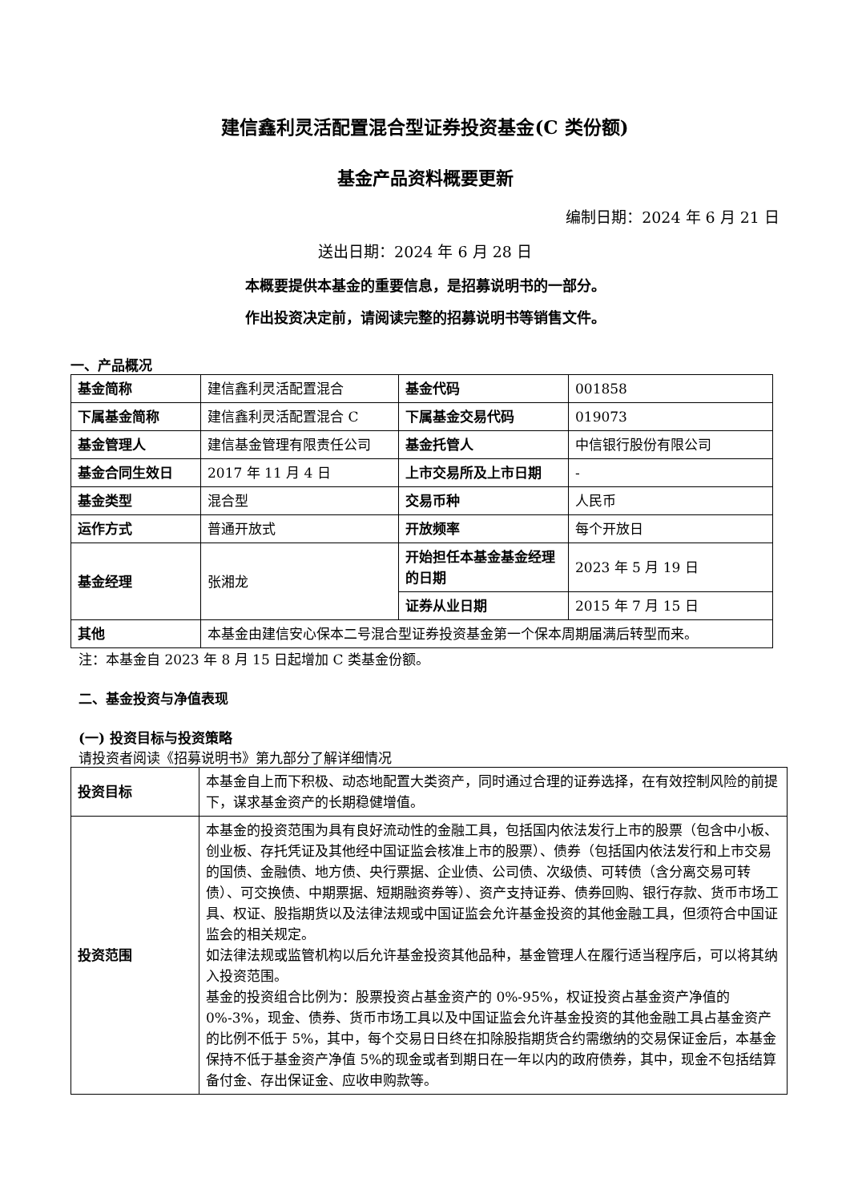建信鑫利灵活配置混合型证券投资基金(C 类份额)
基金产品资料概要更新
编制日期：2024 年 6 月 21 日
送出日期：2024 年 6 月 28 日
本概要提供本基金的重要信息，是招募说明书的一部分。
作出投资决定前，请阅读完整的招募说明书等销售文件。
一、产品概况
| 基金简称 | 建信鑫利灵活配置混合 | 基金代码 | 001858 |
| 下属基金简称 | 建信鑫利灵活配置混合 C | 下属基金交易代码 | 019073 |
| 基金管理人 | 建信基金管理有限责任公司 | 基金托管人 | 中信银行股份有限公司 |
| 基金合同生效日 | 2017 年 11 月 4 日 | 上市交易所及上市日期 | - |
| 基金类型 | 混合型 | 交易币种 | 人民币 |
| 运作方式 | 普通开放式 | 开放频率 | 每个开放日 |
| 基金经理 | 张湘龙 | 开始担任本基金基金经理的日期 | 2023 年 5 月 19 日 |
| | | 证券从业日期 | 2015 年 7 月 15 日 |
| 其他 | 本基金由建信安心保本二号混合型证券投资基金第一个保本周期届满后转型而来。 | | |
注：本基金自 2023 年 8 月 15 日起增加 C 类基金份额。
二、基金投资与净值表现
(一) 投资目标与投资策略
请投资者阅读《招募说明书》第九部分了解详细情况
| 投资目标 | 本基金自上而下积极、动态地配置大类资产，同时通过合理的证券选择，在有效控制风险的前提下，谋求基金资产的长期稳健增值。 |
| 投资范围 | 本基金的投资范围为具有良好流动性的金融工具，包括国内依法发行上市的股票（包含中小板、创业板、存托凭证及其他经中国证监会核准上市的股票）、债券（包括国内依法发行和上市交易的国债、金融债、地方债、央行票据、企业债、公司债、次级债、可转债（含分离交易可转债）、可交换债、中期票据、短期融资券等）、资产支持证券、债券回购、银行存款、货币市场工具、权证、股指期货以及法律法规或中国证监会允许基金投资的其他金融工具，但须符合中国证监会的相关规定。 如法律法规或监管机构以后允许基金投资其他品种，基金管理人在履行适当程序后，可以将其纳入投资范围。 基金的投资组合比例为：股票投资占基金资产的 0%-95%，权证投资占基金资产净值的0%-3%，现金、债券、货币市场工具以及中国证监会允许基金投资的其他金融工具占基金资产的比例不低于 5%，其中，每个交易日日终在扣除股指期货合约需缴纳的交易保证金后，本基金保持不低于基金资产净值 5%的现金或者到期日在一年以内的政府债券，其中，现金不包括结算备付金、存出保证金、应收申购款等。 |